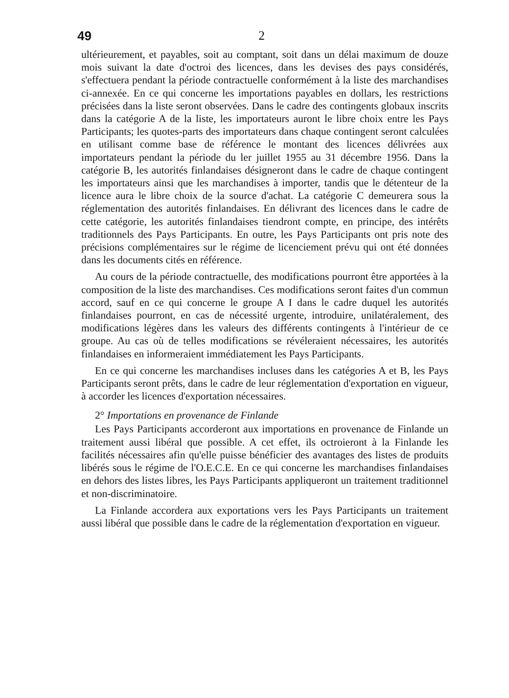49 2
ultérieurement, et payables, soit au comptant, soit dans un délai maximum de douze mois suivant la date d'octroi des licences, dans les devises des pays considérés, s'effectuera pendant la période contractuelle conformément à la liste des marchandises ci-annexée. En ce qui concerne les importations payables en dollars, les restrictions précisées dans la liste seront observées. Dans le cadre des contingents globaux inscrits dans la catégorie A de la liste, les importateurs auront le libre choix entre les Pays Participants; les quotes-parts des importateurs dans chaque contingent seront calculées en utilisant comme base de référence le montant des licences délivrées aux importateurs pendant la période du ler juillet 1955 au 31 décembre 1956. Dans la catégorie B, les autorités finlandaises désigneront dans le cadre de chaque contingent les importateurs ainsi que les marchandises à importer, tandis que le détenteur de la licence aura le libre choix de la source d'achat. La catégorie C demeurera sous la réglementation des autorités finlandaises. En délivrant des licences dans le cadre de cette catégorie, les autorités finlandaises tiendront compte, en principe, des intérêts traditionnels des Pays Participants. En outre, les Pays Participants ont pris note des précisions complémentaires sur le régime de licenciement prévu qui ont été données dans les documents cités en référence.
Au cours de la période contractuelle, des modifications pourront être apportées à la composition de la liste des marchandises. Ces modifications seront faites d'un commun accord, sauf en ce qui concerne le groupe A I dans le cadre duquel les autorités finlandaises pourront, en cas de nécessité urgente, introduire, unilatéralement, des modifications légères dans les valeurs des différents contingents à l'intérieur de ce groupe. Au cas où de telles modifications se révéleraient nécessaires, les autorités finlandaises en informeraient immédiatement les Pays Participants.
En ce qui concerne les marchandises incluses dans les catégories A et B, les Pays Participants seront prêts, dans le cadre de leur réglementation d'exportation en vigueur, à accorder les licences d'exportation nécessaires.
2° Importations en provenance de Finlande
Les Pays Participants accorderont aux importations en provenance de Finlande un traitement aussi libéral que possible. A cet effet, ils octroieront à la Finlande les facilités nécessaires afin qu'elle puisse bénéficier des avantages des listes de produits libérés sous le régime de l'O.E.C.E. En ce qui concerne les marchandises finlandaises en dehors des listes libres, les Pays Participants appliqueront un traitement traditionnel et non-discriminatoire.
La Finlande accordera aux exportations vers les Pays Participants un traitement aussi libéral que possible dans le cadre de la réglementation d'exportation en vigueur.